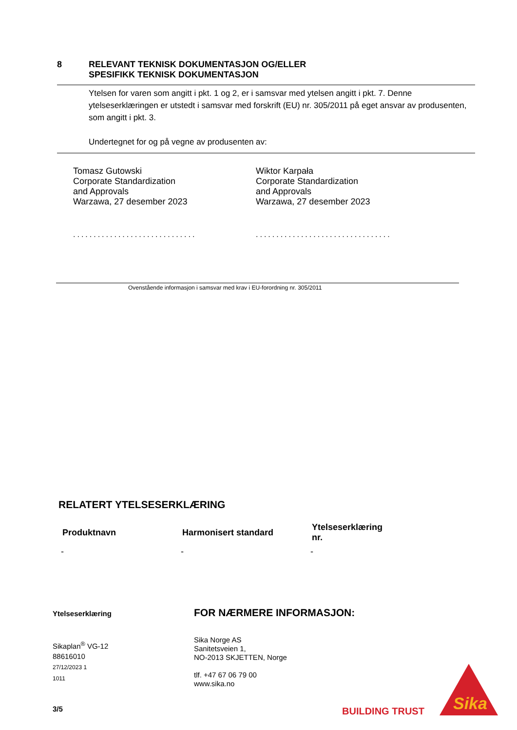8 RELEVANT TEKNISK DOKUMENTASJON OG/ELLER
SPESIFIKK TEKNISK DOKUMENTASJON
Ytelsen for varen som angitt i pkt. 1 og 2, er i samsvar med ytelsen angitt i pkt. 7. Denne ytelseserklæringen er utstedt i samsvar med forskrift (EU) nr. 305/2011 på eget ansvar av produsenten, som angitt i pkt. 3.
Undertegnet for og på vegne av produsenten av:
Tomasz Gutowski
Corporate Standardization
and Approvals
Warzawa, 27 desember 2023
Wiktor Karpała
Corporate Standardization
and Approvals
Warzawa, 27 desember 2023
..............................
.................................
Ovenstående informasjon i samsvar med krav i EU-forordning nr. 305/2011
RELATERT YTELSESERKLÆRING
| Produktnavn | Harmonisert standard | Ytelseserklæring nr. |
| --- | --- | --- |
| - | - | - |
Ytelseserklæring
Sikaplan<sup>®</sup> VG-12
88616010
27/12/2023 1
1011
FOR NÆRMERE INFORMASJON:
Sika Norge AS
Sanitetsveien 1,
NO-2013 SKJETTEN, Norge
tlf. +47 67 06 79 00
www.sika.no
3/5 BUILDING TRUST
Sika